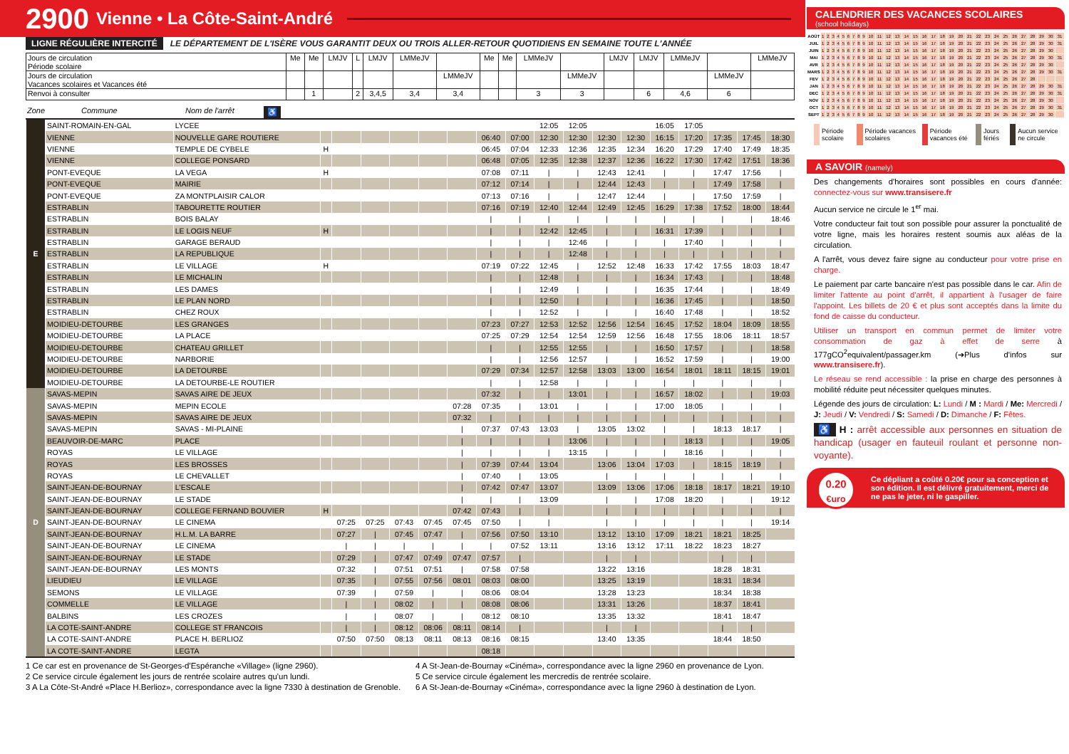2900 Vienne • La Côte-Saint-André
LIGNE RÉGULIÈRE INTERCITÉ LE DÉPARTEMENT DE L'ISÈRE VOUS GARANTIT DEUX OU TROIS ALLER-RETOUR QUOTIDIENS EN SEMAINE TOUTE L'ANNÉE
| Jours de circulation Période scolaire | Me | Me | LMJV | L | LMJV | LMMeJV | | Me | Me | LMMeJV | | LMJV | LMJV | LMMeJV | | LMMeJV |
| Jours de circulation Vacances scolaires et Vacances été | | | | | | | LMMeJV | | | | LMMeJV | | | | LMMeJV | |
| Renvoi à consulter | | 1 | | 2 | 3,4,5 | 3,4 | 3,4 | | | 3 | 3 | | 6 | 4,6 | 6 | |
Zone Commune Nom de l'arrêt ♿
| E | SAINT-ROMAIN-EN-GAL | LYCEE | | | | | | | | | 12:05 | 12:05 | | | 16:05 | 17:05 | | | |
| | VIENNE | NOUVELLE GARE ROUTIERE | | | | | | | 06:40 | 07:00 | 12:30 | 12:30 | 12:30 | 12:30 | 16:15 | 17:20 | 17:35 | 17:45 | 18:30 |
| | VIENNE | TEMPLE DE CYBELE | H | | | | | | 06:45 | 07:04 | 12:33 | 12:36 | 12:35 | 12:34 | 16:20 | 17:29 | 17:40 | 17:49 | 18:35 |
| | VIENNE | COLLEGE PONSARD | | | | | | | 06:48 | 07:05 | 12:35 | 12:38 | 12:37 | 12:36 | 16:22 | 17:30 | 17:42 | 17:51 | 18:36 |
| | PONT-EVEQUE | LA VEGA | H | | | | | | 07:08 | 07:11 | / | / | 12:43 | 12:41 | / | / | 17:47 | 17:56 | / |
| | PONT-EVEQUE | MAIRIE | | | | | | | 07:12 | 07:14 | / | / | 12:44 | 12:43 | / | / | 17:49 | 17:58 | / |
| | PONT-EVEQUE | ZA MONTPLAISIR CALOR | | | | | | | 07:13 | 07:16 | / | / | 12:47 | 12:44 | / | / | 17:50 | 17:59 | / |
| | ESTRABLIN | TABOURETTE ROUTIER | | | | | | | 07:16 | 07:19 | 12:40 | 12:44 | 12:49 | 12:45 | 16:29 | 17:38 | 17:52 | 18:00 | 18:44 |
| | ESTRABLIN | BOIS BALAY | | | | | | | / | / | / | / | / | / | / | / | / | / | 18:46 |
| | ESTRABLIN | LE LOGIS NEUF | H | | | | | | / | / | 12:42 | 12:45 | / | / | 16:31 | 17:39 | / | / | / |
| | ESTRABLIN | GARAGE BERAUD | | | | | | | / | / | / | 12:46 | / | / | / | 17:40 | / | / | / |
| | ESTRABLIN | LA REPUBLIQUE | | | | | | | / | / | / | 12:48 | / | / | / | / | / | / | / |
| | ESTRABLIN | LE VILLAGE | H | | | | | | 07:19 | 07:22 | 12:45 | / | 12:52 | 12:48 | 16:33 | 17:42 | 17:55 | 18:03 | 18:47 |
| | ESTRABLIN | LE MICHALIN | | | | | | | / | / | 12:48 | / | / | / | 16:34 | 17:43 | / | / | 18:48 |
| | ESTRABLIN | LES DAMES | | | | | | | / | / | 12:49 | / | / | / | 16:35 | 17:44 | / | / | 18:49 |
| | ESTRABLIN | LE PLAN NORD | | | | | | | / | / | 12:50 | / | / | / | 16:36 | 17:45 | / | / | 18:50 |
| | ESTRABLIN | CHEZ ROUX | | | | | | | / | / | 12:52 | / | / | / | 16:40 | 17:48 | / | / | 18:52 |
| | MOIDIEU-DETOURBE | LES GRANGES | | | | | | | 07:23 | 07:27 | 12:53 | 12:52 | 12:56 | 12:54 | 16:45 | 17:52 | 18:04 | 18:09 | 18:55 |
| | MOIDIEU-DETOURBE | LA PLACE | | | | | | | 07:25 | 07:29 | 12:54 | 12:54 | 12:59 | 12:56 | 16:48 | 17:55 | 18:06 | 18:11 | 18:57 |
| | MOIDIEU-DETOURBE | CHATEAU GRILLET | | | | | | | / | / | 12:55 | 12:55 | / | / | 16:50 | 17:57 | / | / | 18:58 |
| | MOIDIEU-DETOURBE | NARBORIE | | | | | | | / | / | 12:56 | 12:57 | / | / | 16:52 | 17:59 | / | / | 19:00 |
| | MOIDIEU-DETOURBE | LA DETOURBE | | | | | | | 07:29 | 07:34 | 12:57 | 12:58 | 13:03 | 13:00 | 16:54 | 18:01 | 18:11 | 18:15 | 19:01 |
| | MOIDIEU-DETOURBE | LA DETOURBE-LE ROUTIER | | | | | | | / | / | 12:58 | / | / | / | / | / | / | / | / |
| D | SAVAS-MEPIN | SAVAS AIRE DE JEUX | | | | | | | 07:32 | / | / | 13:01 | / | / | 16:57 | 18:02 | / | / | 19:03 |
| | SAVAS-MEPIN | MEPIN ECOLE | | | | | | 07:28 | 07:35 | / | 13:01 | / | / | / | 17:00 | 18:05 | / | / | / |
| | SAVAS-MEPIN | SAVAS AIRE DE JEUX | | | | | | 07:32 | / | / | / | / | / | / | / | / | / | / | / |
| | SAVAS-MEPIN | SAVAS - MI-PLAINE | | | | | | / | 07:37 | 07:43 | 13:03 | / | 13:05 | 13:02 | / | / | 18:13 | 18:17 | / |
| | BEAUVOIR-DE-MARC | PLACE | | | | | | / | / | / | / | 13:06 | / | / | / | 18:13 | / | / | 19:05 |
| | ROYAS | LE VILLAGE | | | | | | / | / | / | / | 13:15 | / | / | / | 18:16 | / | / | / |
| | ROYAS | LES BROSSES | | | | | | / | 07:39 | 07:44 | 13:04 | | 13:06 | 13:04 | 17:03 | / | 18:15 | 18:19 | / |
| | ROYAS | LE CHEVALLET | | | | | | / | 07:40 | / | 13:05 | | / | / | / | / | / | / | / |
| | SAINT-JEAN-DE-BOURNAY | L'ESCALE | | | | | | / | 07:42 | 07:47 | 13:07 | | 13:09 | 13:06 | 17:06 | 18:18 | 18:17 | 18:21 | 19:10 |
| | SAINT-JEAN-DE-BOURNAY | LE STADE | | | | | | / | / | / | 13:09 | | / | / | 17:08 | 18:20 | / | / | 19:12 |
| | SAINT-JEAN-DE-BOURNAY | COLLEGE FERNAND BOUVIER | H | | | | | 07:42 | 07:43 | / | / | | / | / | / | / | / | / | / |
| | SAINT-JEAN-DE-BOURNAY | LE CINEMA | | 07:25 | 07:25 | 07:43 | 07:45 | 07:45 | 07:50 | / | / | | / | / | / | / | / | / | 19:14 |
| | SAINT-JEAN-DE-BOURNAY | H.L.M. LA BARRE | | 07:27 | / | 07:45 | 07:47 | / | 07:56 | 07:50 | 13:10 | | 13:12 | 13:10 | 17:09 | 18:21 | 18:21 | 18:25 | |
| | SAINT-JEAN-DE-BOURNAY | LE CINEMA | | / | / | / | / | / | / | 07:52 | 13:11 | | 13:16 | 13:12 | 17:11 | 18:22 | 18:23 | 18:27 | |
| | SAINT-JEAN-DE-BOURNAY | LE STADE | | 07:29 | / | 07:47 | 07:49 | 07:47 | 07:57 | / | | | / | / | | | / | / | |
| | SAINT-JEAN-DE-BOURNAY | LES MONTS | | 07:32 | / | 07:51 | 07:51 | / | 07:58 | 07:58 | | | 13:22 | 13:16 | | | 18:28 | 18:31 | |
| | LIEUDIEU | LE VILLAGE | | 07:35 | / | 07:55 | 07:56 | 08:01 | 08:03 | 08:00 | | | 13:25 | 13:19 | | | 18:31 | 18:34 | |
| | SEMONS | LE VILLAGE | | 07:39 | / | 07:59 | / | / | 08:06 | 08:04 | | | 13:28 | 13:23 | | | 18:34 | 18:38 | |
| | COMMELLE | LE VILLAGE | | / | / | 08:02 | / | / | 08:08 | 08:06 | | | 13:31 | 13:26 | | | 18:37 | 18:41 | |
| | BALBINS | LES CROZES | | / | / | 08:07 | / | / | 08:12 | 08:10 | | | 13:35 | 13:32 | | | 18:41 | 18:47 | |
| | LA COTE-SAINT-ANDRE | COLLEGE ST FRANCOIS | | / | / | 08:12 | 08:06 | 08:11 | 08:14 | / | | | / | / | | | / | / | |
| | LA COTE-SAINT-ANDRE | PLACE H. BERLIOZ | | 07:50 | 07:50 | 08:13 | 08:11 | 08:13 | 08:16 | 08:15 | | | 13:40 | 13:35 | | | 18:44 | 18:50 | |
| | LA COTE-SAINT-ANDRE | LEGTA | | | | | | | 08:18 | | | | | | | | | | |
1 Ce car est en provenance de St-Georges-d'Espéranche «Village» (ligne 2960).
2 Ce service circule également les jours de rentrée scolaire autres qu'un lundi.
3 A La Côte-St-André «Place H.Berlioz», correspondance avec la ligne 7330 à destination de Grenoble.
4 A St-Jean-de-Bournay «Cinéma», correspondance avec la ligne 2960 en provenance de Lyon.
5 Ce service circule également les mercredis de rentrée scolaire.
6 A St-Jean-de-Bournay «Cinéma», correspondance avec la ligne 2960 à destination de Lyon.
CALENDRIER DES VACANCES SCOLAIRES
(school holidays)
| AOÛT | 1 | 2 | 3 | 4 | 5 | 6 | 7 | 8 | 9 | 10 | 11 | 12 | 13 | 14 | 15 | 16 | 17 | 18 | 19 | 20 | 21 | 22 | 23 | 24 | 25 | 26 | 27 | 28 | 29 | 30 | 31 |
| JUIL | 1 | 2 | 3 | 4 | 5 | 6 | 7 | 8 | 9 | 10 | 11 | 12 | 13 | 14 | 15 | 16 | 17 | 18 | 19 | 20 | 21 | 22 | 23 | 24 | 25 | 26 | 27 | 28 | 29 | 30 | 31 |
| JUIN | 1 | 2 | 3 | 4 | 5 | 6 | 7 | 8 | 9 | 10 | 11 | 12 | 13 | 14 | 15 | 16 | 17 | 18 | 19 | 20 | 21 | 22 | 23 | 24 | 25 | 26 | 27 | 28 | 29 | 30 | |
| MAI | 1 | 2 | 3 | 4 | 5 | 6 | 7 | 8 | 9 | 10 | 11 | 12 | 13 | 14 | 15 | 16 | 17 | 18 | 19 | 20 | 21 | 22 | 23 | 24 | 25 | 26 | 27 | 28 | 29 | 30 | 31 |
| AVR | 1 | 2 | 3 | 4 | 5 | 6 | 7 | 8 | 9 | 10 | 11 | 12 | 13 | 14 | 15 | 16 | 17 | 18 | 19 | 20 | 21 | 22 | 23 | 24 | 25 | 26 | 27 | 28 | 29 | 30 | |
| MARS | 1 | 2 | 3 | 4 | 5 | 6 | 7 | 8 | 9 | 10 | 11 | 12 | 13 | 14 | 15 | 16 | 17 | 18 | 19 | 20 | 21 | 22 | 23 | 24 | 25 | 26 | 27 | 28 | 29 | 30 | 31 |
| FEV | 1 | 2 | 3 | 4 | 5 | 6 | 7 | 8 | 9 | 10 | 11 | 12 | 13 | 14 | 15 | 16 | 17 | 18 | 19 | 20 | 21 | 22 | 23 | 24 | 25 | 26 | 27 | 28 | | | |
| JAN | 1 | 2 | 3 | 4 | 5 | 6 | 7 | 8 | 9 | 10 | 11 | 12 | 13 | 14 | 15 | 16 | 17 | 18 | 19 | 20 | 21 | 22 | 23 | 24 | 25 | 26 | 27 | 28 | 29 | 30 | 31 |
| DEC | 1 | 2 | 3 | 4 | 5 | 6 | 7 | 8 | 9 | 10 | 11 | 12 | 13 | 14 | 15 | 16 | 17 | 18 | 19 | 20 | 21 | 22 | 23 | 24 | 25 | 26 | 27 | 28 | 29 | 30 | 31 |
| NOV | 1 | 2 | 3 | 4 | 5 | 6 | 7 | 8 | 9 | 10 | 11 | 12 | 13 | 14 | 15 | 16 | 17 | 18 | 19 | 20 | 21 | 22 | 23 | 24 | 25 | 26 | 27 | 28 | 29 | 30 | |
| OCT | 1 | 2 | 3 | 4 | 5 | 6 | 7 | 8 | 9 | 10 | 11 | 12 | 13 | 14 | 15 | 16 | 17 | 18 | 19 | 20 | 21 | 22 | 23 | 24 | 25 | 26 | 27 | 28 | 29 | 30 | 31 |
| SEPT | 1 | 2 | 3 | 4 | 5 | 6 | 7 | 8 | 9 | 10 | 11 | 12 | 13 | 14 | 15 | 16 | 17 | 18 | 19 | 20 | 21 | 22 | 23 | 24 | 25 | 26 | 27 | 28 | 29 | 30 | |
Période scolaire Période vacances scolaires Période vacances été Jours fériés Aucun service ne circule
A SAVOIR (namely)
Des changements d'horaires sont possibles en cours d'année: connectez-vous sur www.transisere.fr
Aucun service ne circule le 1<sup>er</sup> mai.
Votre conducteur fait tout son possible pour assurer la ponctualité de votre ligne, mais les horaires restent soumis aux aléas de la circulation.
A l'arrêt, vous devez faire signe au conducteur pour votre prise en charge.
Le paiement par carte bancaire n'est pas possible dans le car. Afin de limiter l'attente au point d'arrêt, il appartient à l'usager de faire l'appoint. Les billets de 20 € et plus sont acceptés dans la limite du fond de caisse du conducteur.
Utiliser un transport en commun permet de limiter votre consommation de gaz à effet de serre à 177gCO<sup>2</sup>equivalent/passager.km (➔Plus d'infos sur www.transisere.fr).
Le réseau se rend accessible : la prise en charge des personnes à mobilité réduite peut nécessiter quelques minutes.
Légende des jours de circulation: L: Lundi / M : Mardi / Me: Mercredi / J: Jeudi / V: Vendredi / S: Samedi / D: Dimanche / F: Fêtes.
♿ H : arrêt accessible aux personnes en situation de handicap (usager en fauteuil roulant et personne non-voyante).
0.20
€uro
Ce dépliant a coûté 0.20€ pour sa conception et son édition. Il est délivré gratuitement, merci de ne pas le jeter, ni le gaspiller.